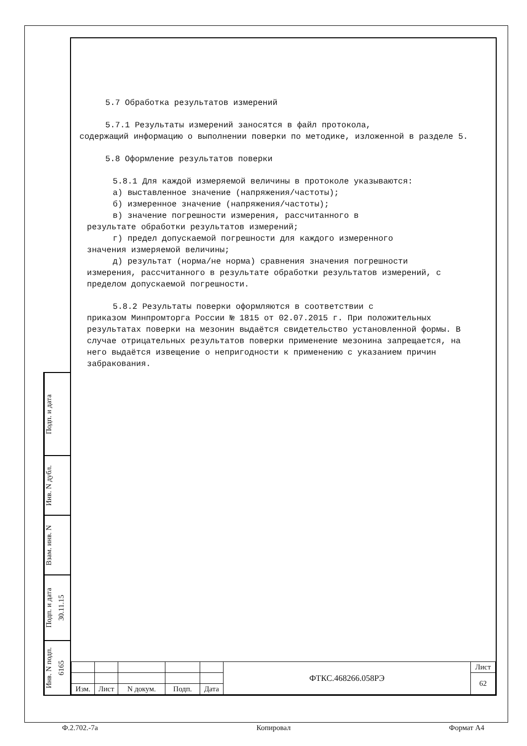5.7 Обработка результатов измерений
5.7.1 Результаты измерений заносятся в файл протокола,
содержащий информацию о выполнении поверки по методике, изложенной в разделе 5.
5.8 Оформление результатов поверки
5.8.1 Для каждой измеряемой величины в протоколе указываются:
а) выставленное значение (напряжения/частоты);
б) измеренное значение (напряжения/частоты);
в) значение погрешности измерения, рассчитанного в
результате обработки результатов измерений;
г) предел допускаемой погрешности для каждого измеренного
значения измеряемой величины;
д) результат (норма/не норма) сравнения значения погрешности
измерения, рассчитанного в результате обработки результатов измерений, с пределом допускаемой погрешности.
5.8.2 Результаты поверки оформляются в соответствии с
приказом Минпромторга России № 1815 от 02.07.2015 г. При положительных результатах поверки на мезонин выдаётся свидетельство установленной формы. В случае отрицательных результатов поверки применение мезонина запрещается, на него выдаётся извещение о непригодности к применению с указанием причин забракования.
Подп. и дата
Инв. N дубл.
Взам. инв. N
Подп. и дата 30.11.15
Инв. N подп. 6165
| | | | | | ФТКС.468266.058РЭ | Лист |
| | | | | | | 62 |
| Изм. | Лист | N докум. | Подп. | Дата | | |
Ф.2.702.-7а Копировал Формат А4